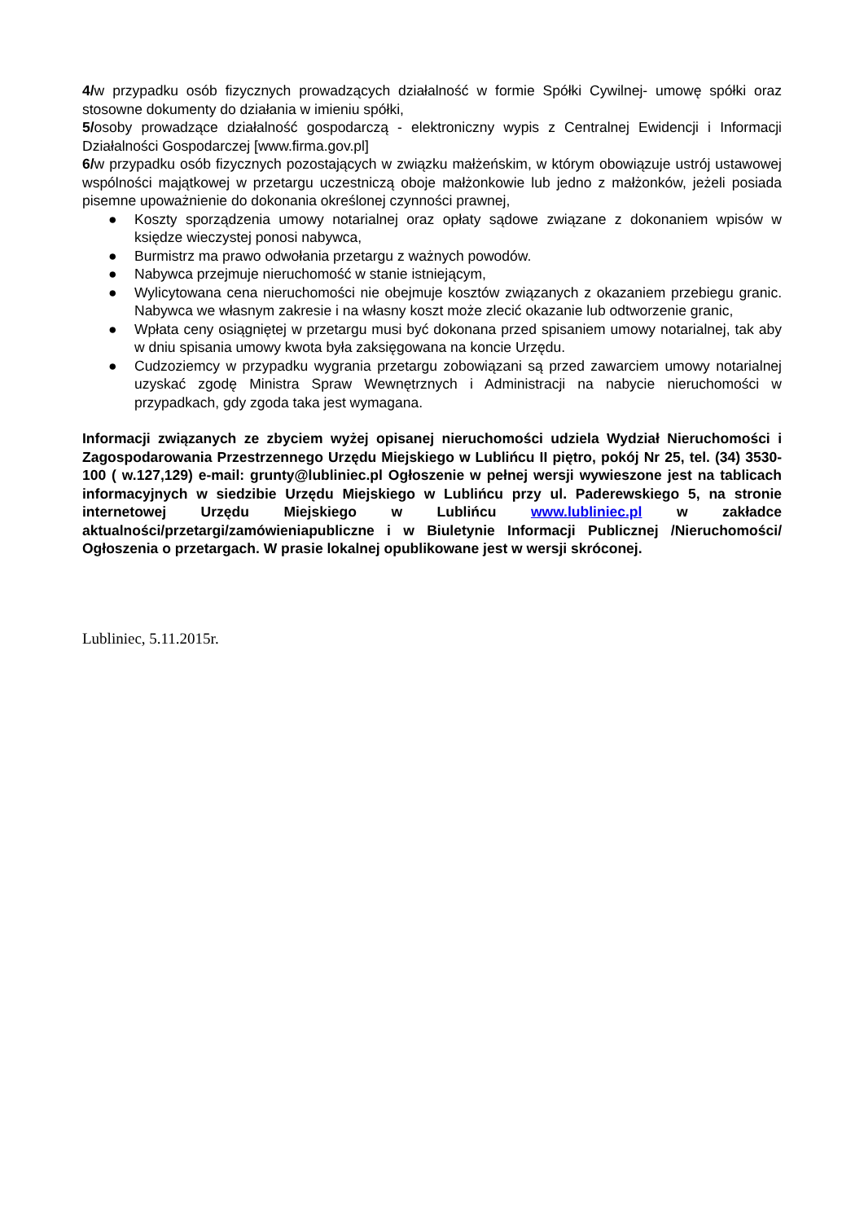4/w przypadku osób fizycznych prowadzących działalność w formie Spółki Cywilnej- umowę spółki oraz stosowne dokumenty do działania w imieniu spółki,
5/osoby prowadzące działalność gospodarczą - elektroniczny wypis z Centralnej Ewidencji i Informacji Działalności Gospodarczej [www.firma.gov.pl]
6/w przypadku osób fizycznych pozostających w związku małżeńskim, w którym obowiązuje ustrój ustawowej wspólności majątkowej w przetargu uczestniczą oboje małżonkowie lub jedno z małżonków, jeżeli posiada pisemne upoważnienie do dokonania określonej czynności prawnej,
● Koszty sporządzenia umowy notarialnej oraz opłaty sądowe związane z dokonaniem wpisów w księdze wieczystej ponosi nabywca,
● Burmistrz ma prawo odwołania przetargu z ważnych powodów.
● Nabywca przejmuje nieruchomość w stanie istniejącym,
● Wylicytowana cena nieruchomości nie obejmuje kosztów związanych z okazaniem przebiegu granic. Nabywca we własnym zakresie i na własny koszt może zlecić okazanie lub odtworzenie granic,
● Wpłata ceny osiągniętej w przetargu musi być dokonana przed spisaniem umowy notarialnej, tak aby w dniu spisania umowy kwota była zaksięgowana na koncie Urzędu.
● Cudzoziemcy w przypadku wygrania przetargu zobowiązani są przed zawarciem umowy notarialnej uzyskać zgodę Ministra Spraw Wewnętrznych i Administracji na nabycie nieruchomości w przypadkach, gdy zgoda taka jest wymagana.
Informacji związanych ze zbyciem wyżej opisanej nieruchomości udziela Wydział Nieruchomości i Zagospodarowania Przestrzennego Urzędu Miejskiego w Lublińcu II piętro, pokój Nr 25, tel. (34) 3530-100 ( w.127,129) e-mail: grunty@lubliniec.pl Ogłoszenie w pełnej wersji wywieszone jest na tablicach informacyjnych w siedzibie Urzędu Miejskiego w Lublińcu przy ul. Paderewskiego 5, na stronie internetowej Urzędu Miejskiego w Lublińcu www.lubliniec.pl w zakładce aktualności/przetargi/zamówieniapubliczne i w Biuletynie Informacji Publicznej /Nieruchomości/ Ogłoszenia o przetargach. W prasie lokalnej opublikowane jest w wersji skróconej.
Lubliniec, 5.11.2015r.